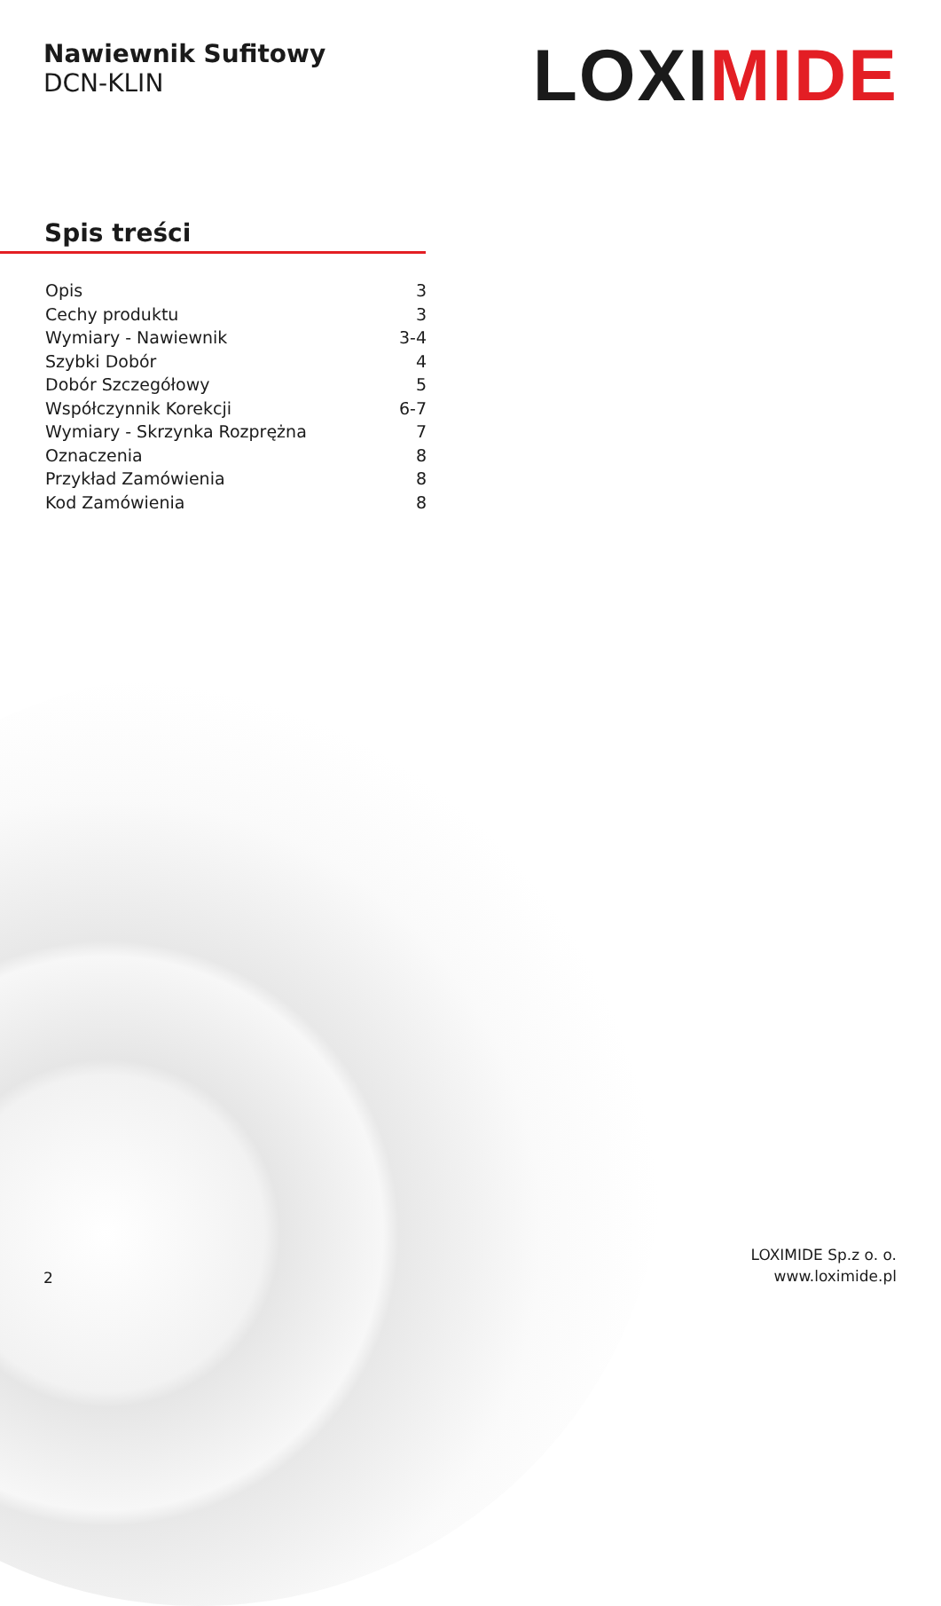Nawiewnik Sufitowy
DCN-KLIN
LOXIMIDE
Spis treści
Opis 3
Cechy produktu 3
Wymiary - Nawiewnik 3-4
Szybki Dobór 4
Dobór Szczegółowy 5
Współczynnik Korekcji 6-7
Wymiary - Skrzynka Rozprężna 7
Oznaczenia 8
Przykład Zamówienia 8
Kod Zamówienia 8
2
LOXIMIDE Sp.z o. o.
www.loximide.pl